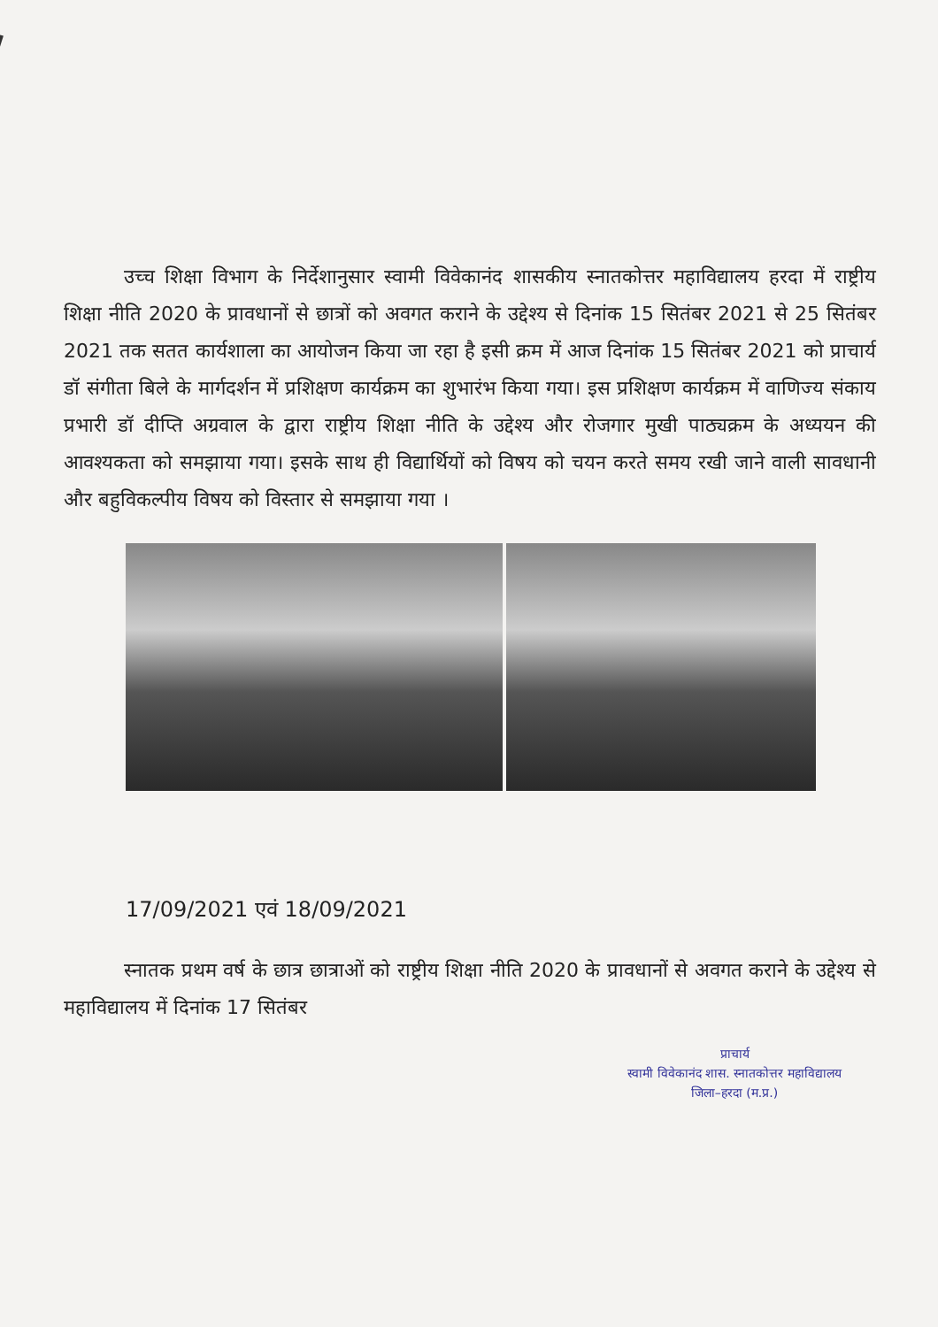उच्च शिक्षा विभाग के निर्देशानुसार स्वामी विवेकानंद शासकीय स्नातकोत्तर महाविद्यालय हरदा में राष्ट्रीय शिक्षा नीति 2020 के प्रावधानों से छात्रों को अवगत कराने के उद्देश्य से दिनांक 15 सितंबर 2021 से 25 सितंबर 2021 तक सतत कार्यशाला का आयोजन किया जा रहा है इसी क्रम में आज दिनांक 15 सितंबर 2021 को प्राचार्य डॉ संगीता बिले के मार्गदर्शन में प्रशिक्षण कार्यक्रम का शुभारंभ किया गया। इस प्रशिक्षण कार्यक्रम में वाणिज्य संकाय प्रभारी डॉ दीप्ति अग्रवाल के द्वारा राष्ट्रीय शिक्षा नीति के उद्देश्य और रोजगार मुखी पाठ्यक्रम के अध्ययन की आवश्यकता को समझाया गया। इसके साथ ही विद्यार्थियों को विषय को चयन करते समय रखी जाने वाली सावधानी और बहुविकल्पीय विषय को विस्तार से समझाया गया ।
17/09/2021 एवं 18/09/2021
स्नातक प्रथम वर्ष के छात्र छात्राओं को राष्ट्रीय शिक्षा नीति 2020 के प्रावधानों से अवगत कराने के उद्देश्य से महाविद्यालय में दिनांक 17 सितंबर
प्राचार्य
स्वामी विवेकानंद शास. स्नातकोत्तर महाविद्यालय
जिला–हरदा (म.प्र.)